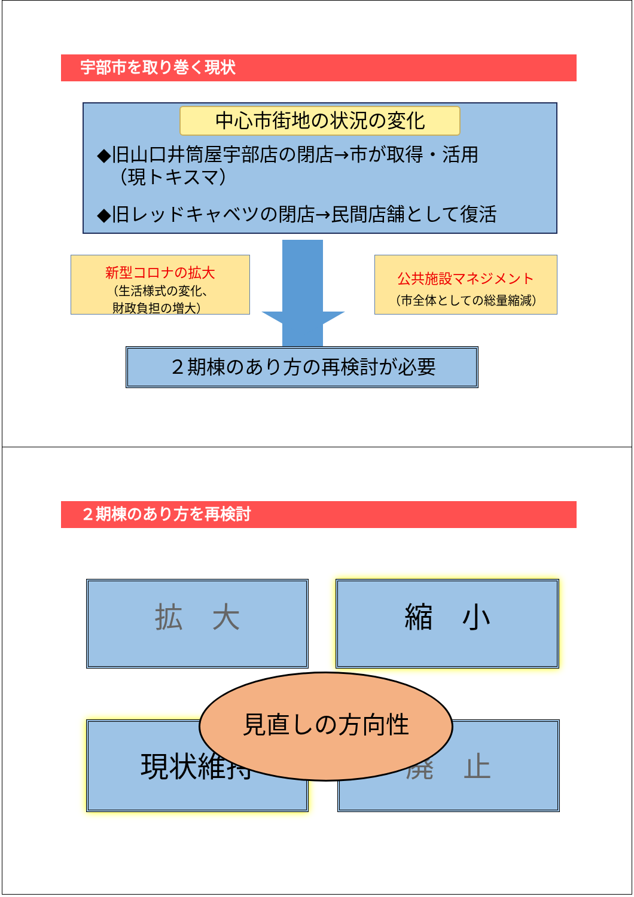宇部市を取り巻く現状
中心市街地の状況の変化
◆旧山口井筒屋宇部店の閉店→市が取得・活用
（現トキスマ）
◆旧レッドキャベツの閉店→民間店舗として復活
新型コロナの拡大
（生活様式の変化、
財政負担の増大）
公共施設マネジメント
（市全体としての総量縮減）
２期棟のあり方の再検討が必要
２期棟のあり方を再検討
拡　大 縮　小
見直しの方向性
現状維持 廃　止